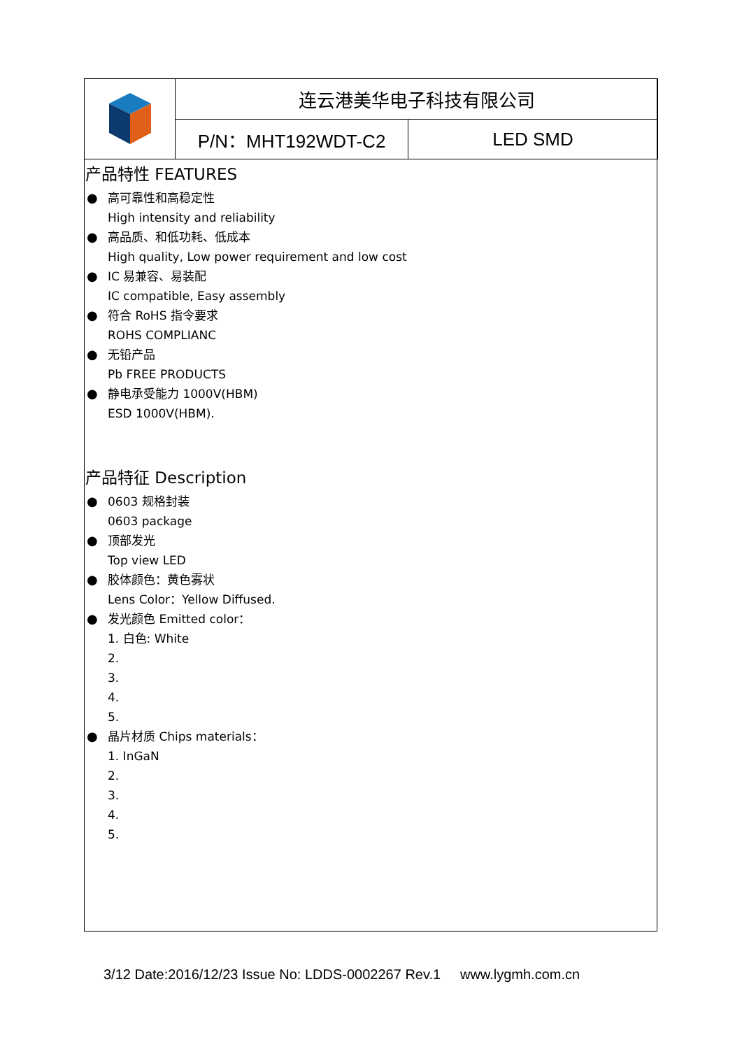| | 连云港美华电子科技有限公司 | |
| | P/N：MHT192WDT-C2 | LED SMD |
产品特性 FEATURES
● 高可靠性和高稳定性
High intensity and reliability
● 高品质、和低功耗、低成本
High quality, Low power requirement and low cost
● IC 易兼容、易装配
IC compatible, Easy assembly
● 符合 RoHS 指令要求
ROHS COMPLIANC
● 无铅产品
Pb FREE PRODUCTS
● 静电承受能力 1000V(HBM)
ESD 1000V(HBM).
产品特征 Description
● 0603 规格封装
0603 package
● 顶部发光
Top view LED
● 胶体颜色：黄色雾状
Lens Color：Yellow Diffused.
● 发光颜色 Emitted color：
1. 白色: White
2.
3.
4.
5.
● 晶片材质 Chips materials：
1. InGaN
2.
3.
4.
5.
3/12 Date:2016/12/23 Issue No: LDDS-0002267 Rev.1 www.lygmh.com.cn